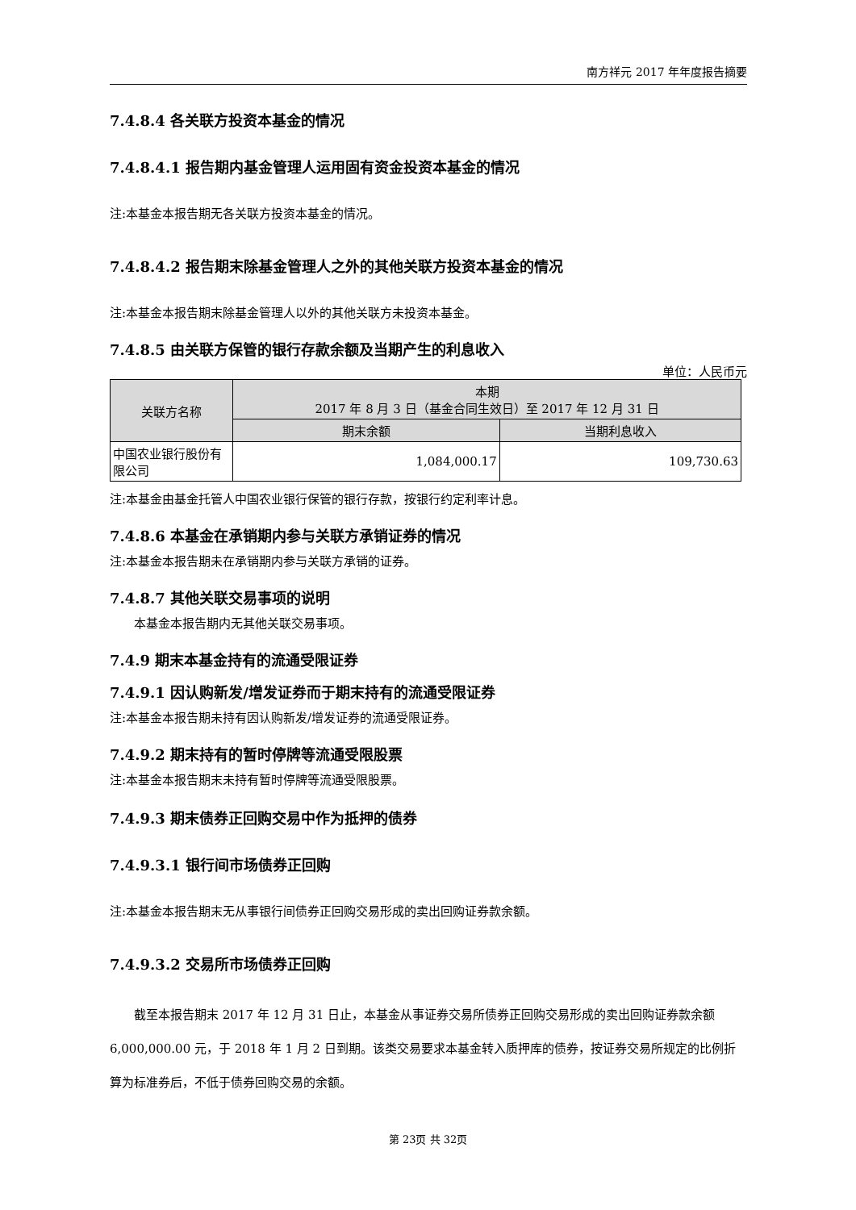南方祥元 2017 年年度报告摘要
7.4.8.4 各关联方投资本基金的情况
7.4.8.4.1 报告期内基金管理人运用固有资金投资本基金的情况
注:本基金本报告期无各关联方投资本基金的情况。
7.4.8.4.2 报告期末除基金管理人之外的其他关联方投资本基金的情况
注:本基金本报告期末除基金管理人以外的其他关联方未投资本基金。
7.4.8.5 由关联方保管的银行存款余额及当期产生的利息收入
单位：人民币元
| 关联方名称 | 本期 2017 年 8 月 3 日（基金合同生效日）至 2017 年 12 月 31 日 | |
| --- | --- | --- |
| | 期末余额 | 当期利息收入 |
| 中国农业银行股份有限公司 | 1,084,000.17 | 109,730.63 |
注:本基金由基金托管人中国农业银行保管的银行存款，按银行约定利率计息。
7.4.8.6 本基金在承销期内参与关联方承销证券的情况
注:本基金本报告期未在承销期内参与关联方承销的证券。
7.4.8.7 其他关联交易事项的说明
本基金本报告期内无其他关联交易事项。
7.4.9 期末本基金持有的流通受限证券
7.4.9.1 因认购新发/增发证券而于期末持有的流通受限证券
注:本基金本报告期未持有因认购新发/增发证券的流通受限证券。
7.4.9.2 期末持有的暂时停牌等流通受限股票
注:本基金本报告期末未持有暂时停牌等流通受限股票。
7.4.9.3 期末债券正回购交易中作为抵押的债券
7.4.9.3.1 银行间市场债券正回购
注:本基金本报告期末无从事银行间债券正回购交易形成的卖出回购证券款余额。
7.4.9.3.2 交易所市场债券正回购
截至本报告期末 2017 年 12 月 31 日止，本基金从事证券交易所债券正回购交易形成的卖出回购证券款余额 6,000,000.00 元，于 2018 年 1 月 2 日到期。该类交易要求本基金转入质押库的债券，按证券交易所规定的比例折算为标准券后，不低于债券回购交易的余额。
第 23页 共 32页